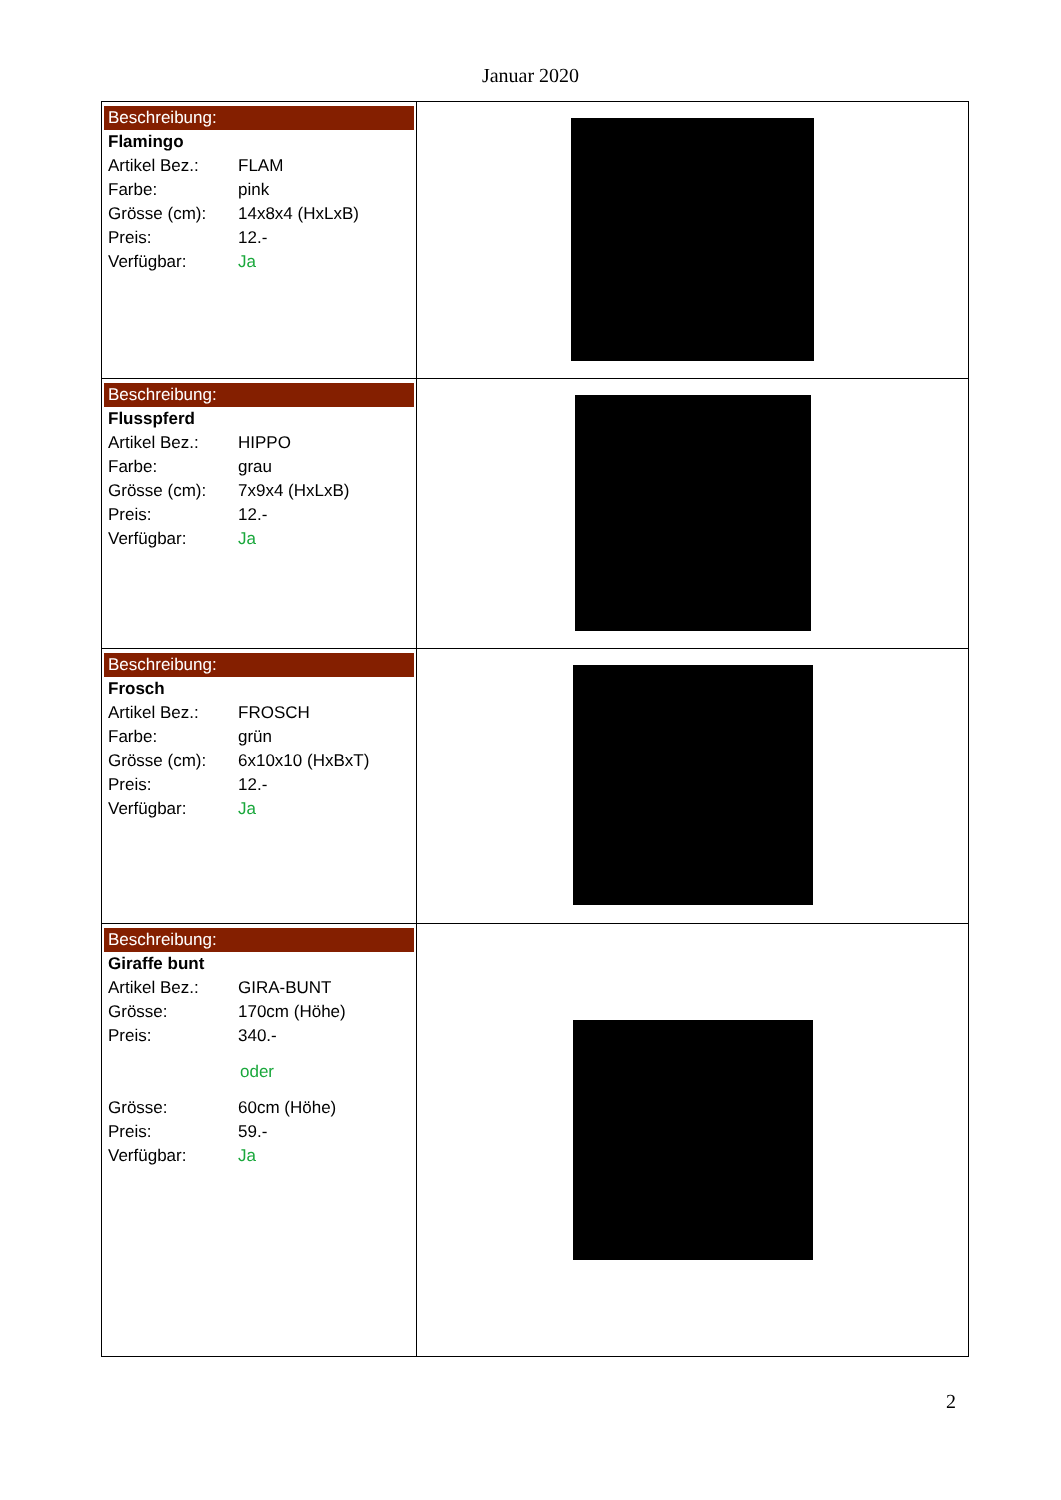Januar 2020
| Beschreibung: Flamingo Artikel Bez.: FLAM Farbe: pink Grösse (cm): 14x8x4 (HxLxB) Preis: 12.- Verfügbar: Ja | |
| Beschreibung: Flusspferd Artikel Bez.: HIPPO Farbe: grau Grösse (cm): 7x9x4 (HxLxB) Preis: 12.- Verfügbar: Ja | |
| Beschreibung: Frosch Artikel Bez.: FROSCH Farbe: grün Grösse (cm): 6x10x10 (HxBxT) Preis: 12.- Verfügbar: Ja | |
| Beschreibung: Giraffe bunt Artikel Bez.: GIRA-BUNT Grösse: 170cm (Höhe) Preis: 340.- oder Grösse: 60cm (Höhe) Preis: 59.- Verfügbar: Ja | |
2